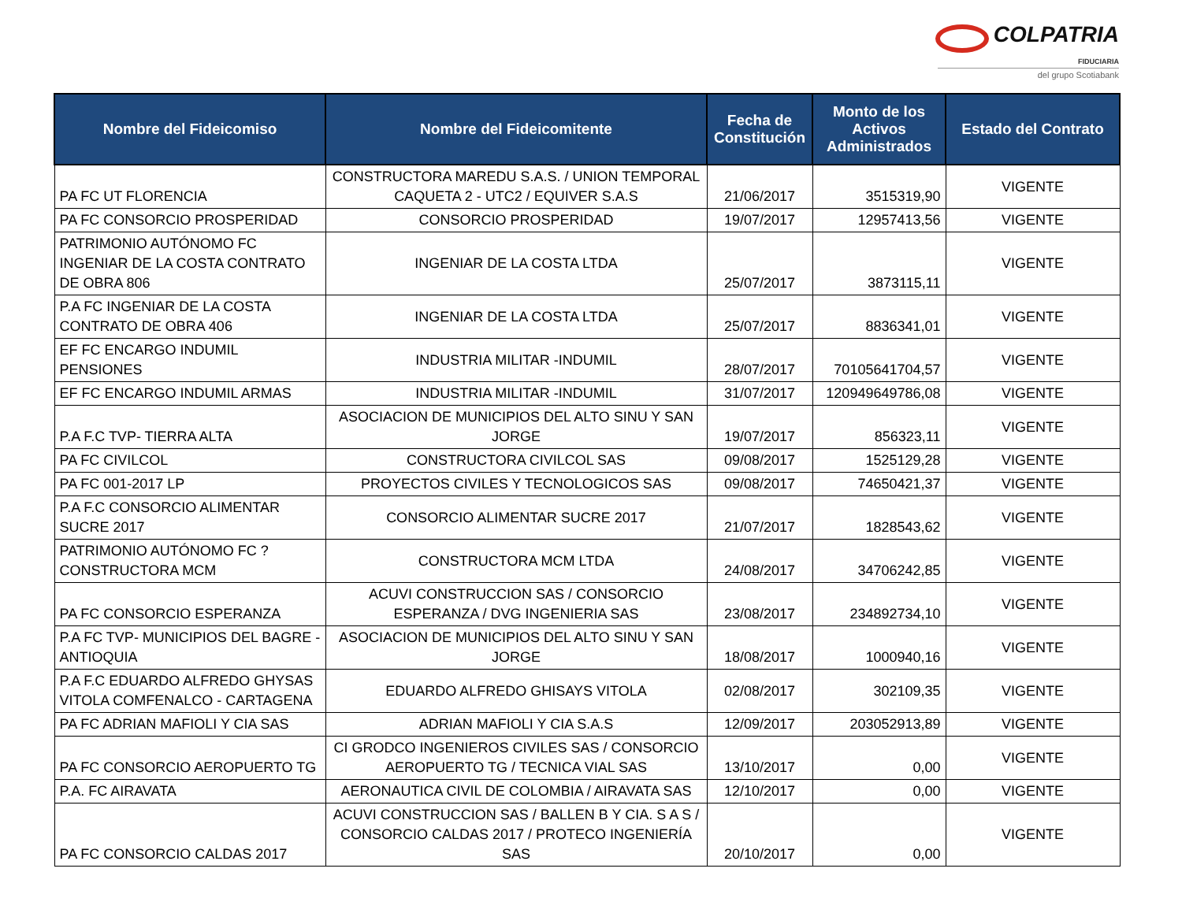COLPATRIA
FIDUCIARIA
del grupo Scotiabank
| Nombre del Fideicomiso | Nombre del Fideicomitente | Fecha de Constitución | Monto de los Activos Administrados | Estado del Contrato |
| --- | --- | --- | --- | --- |
| PA FC UT FLORENCIA | CONSTRUCTORA MAREDU S.A.S. / UNION TEMPORAL CAQUETA 2 - UTC2 / EQUIVER S.A.S | 21/06/2017 | 3515319,90 | VIGENTE |
| PA FC CONSORCIO PROSPERIDAD | CONSORCIO PROSPERIDAD | 19/07/2017 | 12957413,56 | VIGENTE |
| PATRIMONIO AUTÓNOMO FC INGENIAR DE LA COSTA CONTRATO DE OBRA 806 | INGENIAR DE LA COSTA LTDA | 25/07/2017 | 3873115,11 | VIGENTE |
| P.A FC INGENIAR DE LA COSTA CONTRATO DE OBRA 406 | INGENIAR DE LA COSTA LTDA | 25/07/2017 | 8836341,01 | VIGENTE |
| EF FC ENCARGO INDUMIL PENSIONES | INDUSTRIA MILITAR -INDUMIL | 28/07/2017 | 70105641704,57 | VIGENTE |
| EF FC ENCARGO INDUMIL ARMAS | INDUSTRIA MILITAR -INDUMIL | 31/07/2017 | 120949649786,08 | VIGENTE |
| P.A F.C TVP- TIERRA ALTA | ASOCIACION DE MUNICIPIOS DEL ALTO SINU Y SAN JORGE | 19/07/2017 | 856323,11 | VIGENTE |
| PA FC CIVILCOL | CONSTRUCTORA CIVILCOL SAS | 09/08/2017 | 1525129,28 | VIGENTE |
| PA FC 001-2017 LP | PROYECTOS CIVILES Y TECNOLOGICOS SAS | 09/08/2017 | 74650421,37 | VIGENTE |
| P.A F.C CONSORCIO ALIMENTAR SUCRE 2017 | CONSORCIO ALIMENTAR SUCRE 2017 | 21/07/2017 | 1828543,62 | VIGENTE |
| PATRIMONIO AUTÓNOMO FC ?CONSTRUCTORA MCM | CONSTRUCTORA MCM LTDA | 24/08/2017 | 34706242,85 | VIGENTE |
| PA FC CONSORCIO ESPERANZA | ACUVI CONSTRUCCION SAS / CONSORCIO ESPERANZA / DVG INGENIERIA SAS | 23/08/2017 | 234892734,10 | VIGENTE |
| P.A FC TVP- MUNICIPIOS DEL BAGRE - ANTIOQUIA | ASOCIACION DE MUNICIPIOS DEL ALTO SINU Y SAN JORGE | 18/08/2017 | 1000940,16 | VIGENTE |
| P.A F.C EDUARDO ALFREDO GHYSAS VITOLA COMFENALCO - CARTAGENA | EDUARDO ALFREDO GHISAYS VITOLA | 02/08/2017 | 302109,35 | VIGENTE |
| PA FC ADRIAN MAFIOLI Y CIA SAS | ADRIAN MAFIOLI Y CIA S.A.S | 12/09/2017 | 203052913,89 | VIGENTE |
| PA FC CONSORCIO AEROPUERTO TG | CI GRODCO INGENIEROS CIVILES SAS / CONSORCIO AEROPUERTO TG / TECNICA VIAL SAS | 13/10/2017 | 0,00 | VIGENTE |
| P.A. FC AIRAVATA | AERONAUTICA CIVIL DE COLOMBIA / AIRAVATA SAS | 12/10/2017 | 0,00 | VIGENTE |
| PA FC CONSORCIO CALDAS 2017 | ACUVI CONSTRUCCION SAS / BALLEN B Y CIA. S A S / CONSORCIO CALDAS 2017 / PROTECO INGENIERÍA SAS | 20/10/2017 | 0,00 | VIGENTE |